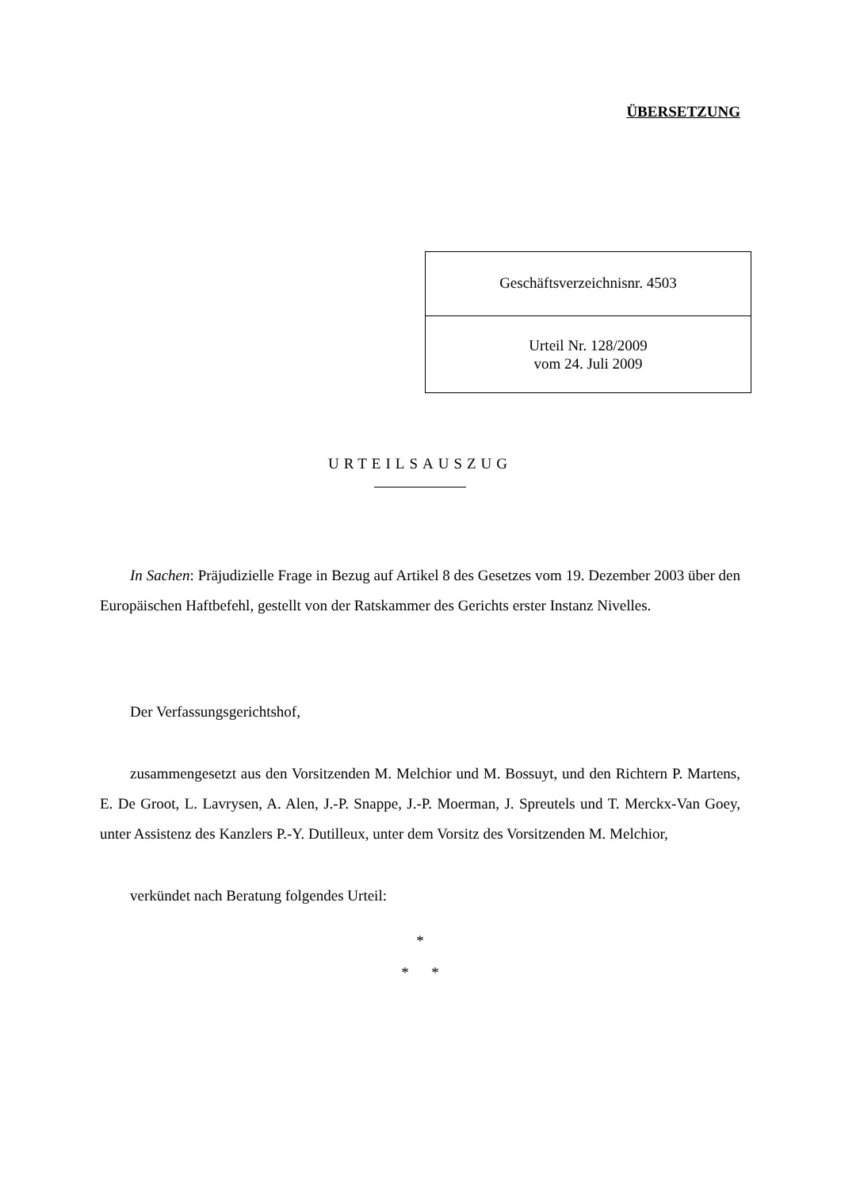ÜBERSETZUNG
Geschäftsverzeichnisnr. 4503
Urteil Nr. 128/2009
vom 24. Juli 2009
URTEILSAUSZUG
In Sachen: Präjudizielle Frage in Bezug auf Artikel 8 des Gesetzes vom 19. Dezember 2003 über den Europäischen Haftbefehl, gestellt von der Ratskammer des Gerichts erster Instanz Nivelles.
Der Verfassungsgerichtshof,
zusammengesetzt aus den Vorsitzenden M. Melchior und M. Bossuyt, und den Richtern P. Martens, E. De Groot, L. Lavrysen, A. Alen, J.-P. Snappe, J.-P. Moerman, J. Spreutels und T. Merckx-Van Goey, unter Assistenz des Kanzlers P.-Y. Dutilleux, unter dem Vorsitz des Vorsitzenden M. Melchior,
verkündet nach Beratung folgendes Urteil:
*
* *